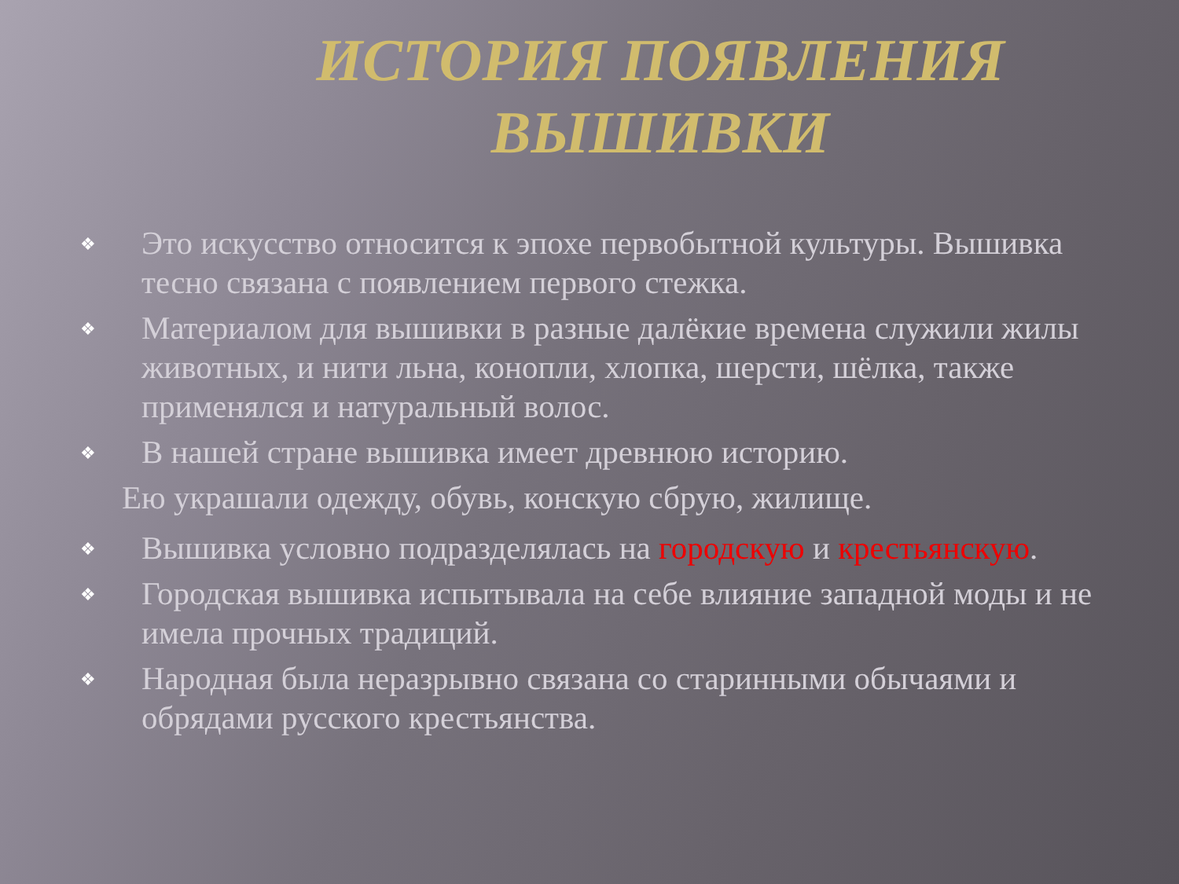ИСТОРИЯ ПОЯВЛЕНИЯ ВЫШИВКИ
❖ Это искусство относится к эпохе первобытной культуры. Вышивка тесно связана с появлением первого стежка.
❖ Материалом для вышивки в разные далёкие времена служили жилы животных, и нити льна, конопли, хлопка, шерсти, шёлка, также применялся и натуральный волос.
❖ В нашей стране вышивка имеет древнюю историю.
Ею украшали одежду, обувь, конскую сбрую, жилище.
❖ Вышивка условно подразделялась на городскую и крестьянскую.
❖ Городская вышивка испытывала на себе влияние западной моды и не имела прочных традиций.
❖ Народная была неразрывно связана со старинными обычаями и обрядами русского крестьянства.